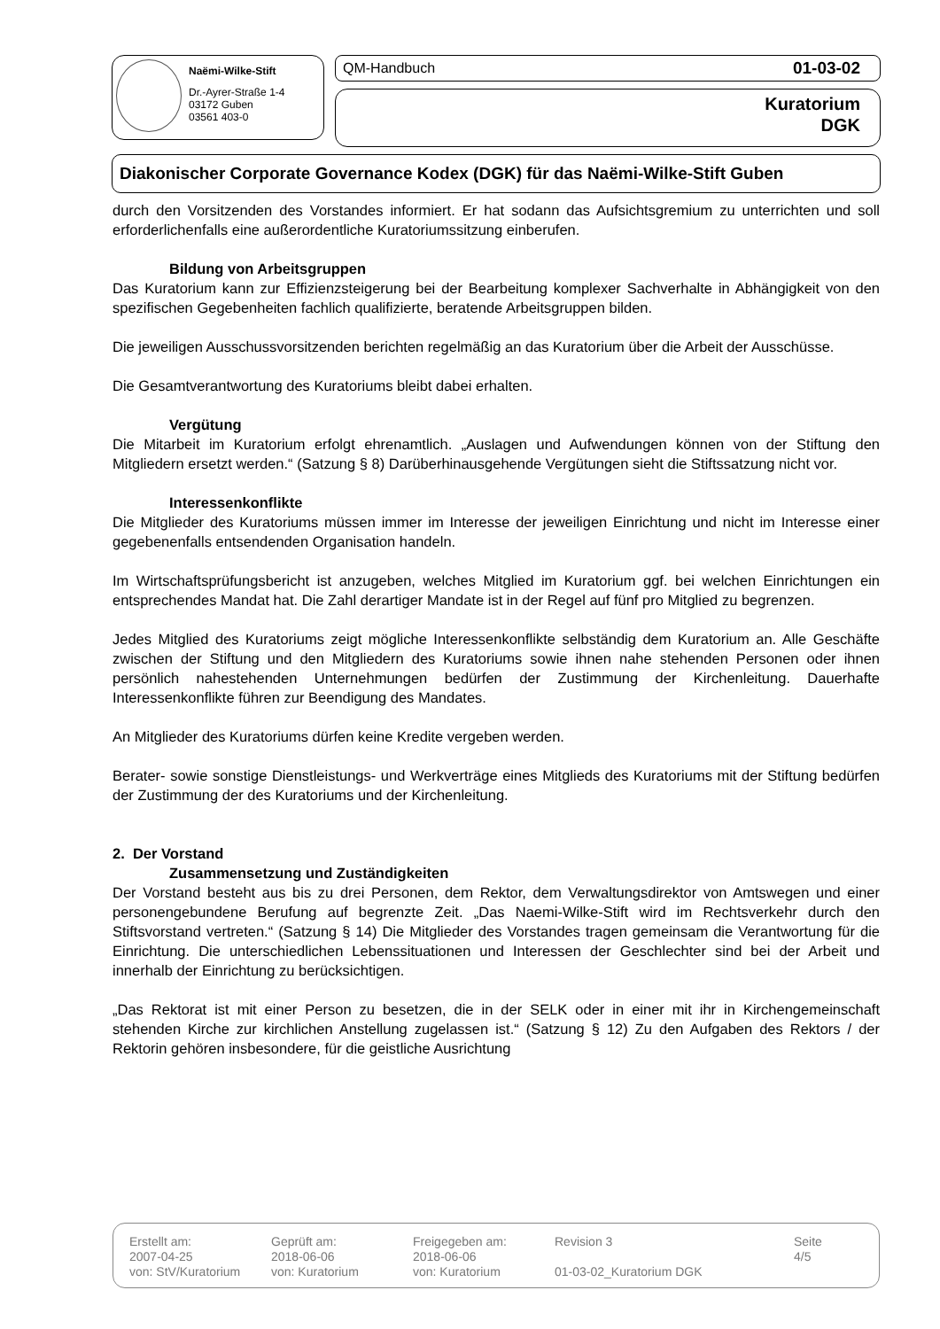Naëmi-Wilke-Stift
Dr.-Ayrer-Straße 1-4
03172 Guben
03561 403-0
QM-Handbuch 01-03-02
Kuratorium
DGK
Diakonischer Corporate Governance Kodex (DGK) für das Naëmi-Wilke-Stift Guben
durch den Vorsitzenden des Vorstandes informiert. Er hat sodann das Aufsichtsgremium zu unterrichten und soll erforderlichenfalls eine außerordentliche Kuratoriumssitzung einberufen.
Bildung von Arbeitsgruppen
Das Kuratorium kann zur Effizienzsteigerung bei der Bearbeitung komplexer Sachverhalte in Abhängigkeit von den spezifischen Gegebenheiten fachlich qualifizierte, beratende Arbeitsgruppen bilden.
Die jeweiligen Ausschussvorsitzenden berichten regelmäßig an das Kuratorium über die Arbeit der Ausschüsse.
Die Gesamtverantwortung des Kuratoriums bleibt dabei erhalten.
Vergütung
Die Mitarbeit im Kuratorium erfolgt ehrenamtlich. „Auslagen und Aufwendungen können von der Stiftung den Mitgliedern ersetzt werden.“ (Satzung § 8) Darüberhinausgehende Vergütungen sieht die Stiftssatzung nicht vor.
Interessenkonflikte
Die Mitglieder des Kuratoriums müssen immer im Interesse der jeweiligen Einrichtung und nicht im Interesse einer gegebenenfalls entsendenden Organisation handeln.
Im Wirtschaftsprüfungsbericht ist anzugeben, welches Mitglied im Kuratorium ggf. bei welchen Einrichtungen ein entsprechendes Mandat hat. Die Zahl derartiger Mandate ist in der Regel auf fünf pro Mitglied zu begrenzen.
Jedes Mitglied des Kuratoriums zeigt mögliche Interessenkonflikte selbständig dem Kuratorium an. Alle Geschäfte zwischen der Stiftung und den Mitgliedern des Kuratoriums sowie ihnen nahe stehenden Personen oder ihnen persönlich nahestehenden Unternehmungen bedürfen der Zustimmung der Kirchenleitung. Dauerhafte Interessenkonflikte führen zur Beendigung des Mandates.
An Mitglieder des Kuratoriums dürfen keine Kredite vergeben werden.
Berater- sowie sonstige Dienstleistungs- und Werkverträge eines Mitglieds des Kuratoriums mit der Stiftung bedürfen der Zustimmung der des Kuratoriums und der Kirchenleitung.
2. Der Vorstand
Zusammensetzung und Zuständigkeiten
Der Vorstand besteht aus bis zu drei Personen, dem Rektor, dem Verwaltungsdirektor von Amtswegen und einer personengebundene Berufung auf begrenzte Zeit. „Das Naemi-Wilke-Stift wird im Rechtsverkehr durch den Stiftsvorstand vertreten.“ (Satzung § 14) Die Mitglieder des Vorstandes tragen gemeinsam die Verantwortung für die Einrichtung. Die unterschiedlichen Lebenssituationen und Interessen der Geschlechter sind bei der Arbeit und innerhalb der Einrichtung zu berücksichtigen.
„Das Rektorat ist mit einer Person zu besetzen, die in der SELK oder in einer mit ihr in Kirchengemeinschaft stehenden Kirche zur kirchlichen Anstellung zugelassen ist.“ (Satzung § 12) Zu den Aufgaben des Rektors / der Rektorin gehören insbesondere, für die geistliche Ausrichtung
Erstellt am:
2007-04-25
von: StV/Kuratorium
Geprüft am:
2018-06-06
von: Kuratorium
Freigegeben am:
2018-06-06
von: Kuratorium
Revision 3
01-03-02_Kuratorium DGK
Seite
4/5